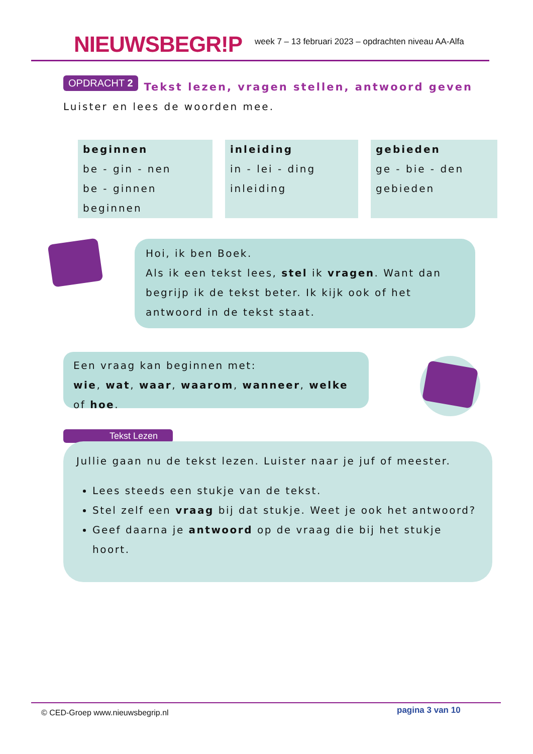NIEUWSBEGR!P
week 7 – 13 februari 2023 – opdrachten niveau AA-Alfa
OPDRACHT 2 Tekst lezen, vragen stellen, antwoord geven
Luister en lees de woorden mee.
| beginnen be - gin - nen be - ginnen beginnen | inleiding in - lei - ding inleiding | gebieden ge - bie - den gebieden |
Hoi, ik ben Boek.
Als ik een tekst lees, stel ik vragen. Want dan begrijp ik de tekst beter. Ik kijk ook of het antwoord in de tekst staat.
Een vraag kan beginnen met:
wie, wat, waar, waarom, wanneer, welke of hoe.
Tekst Lezen
Jullie gaan nu de tekst lezen. Luister naar je juf of meester.
Lees steeds een stukje van de tekst.
Stel zelf een vraag bij dat stukje. Weet je ook het antwoord?
Geef daarna je antwoord op de vraag die bij het stukje hoort.
© CED-Groep www.nieuwsbegrip.nl pagina 3 van 10